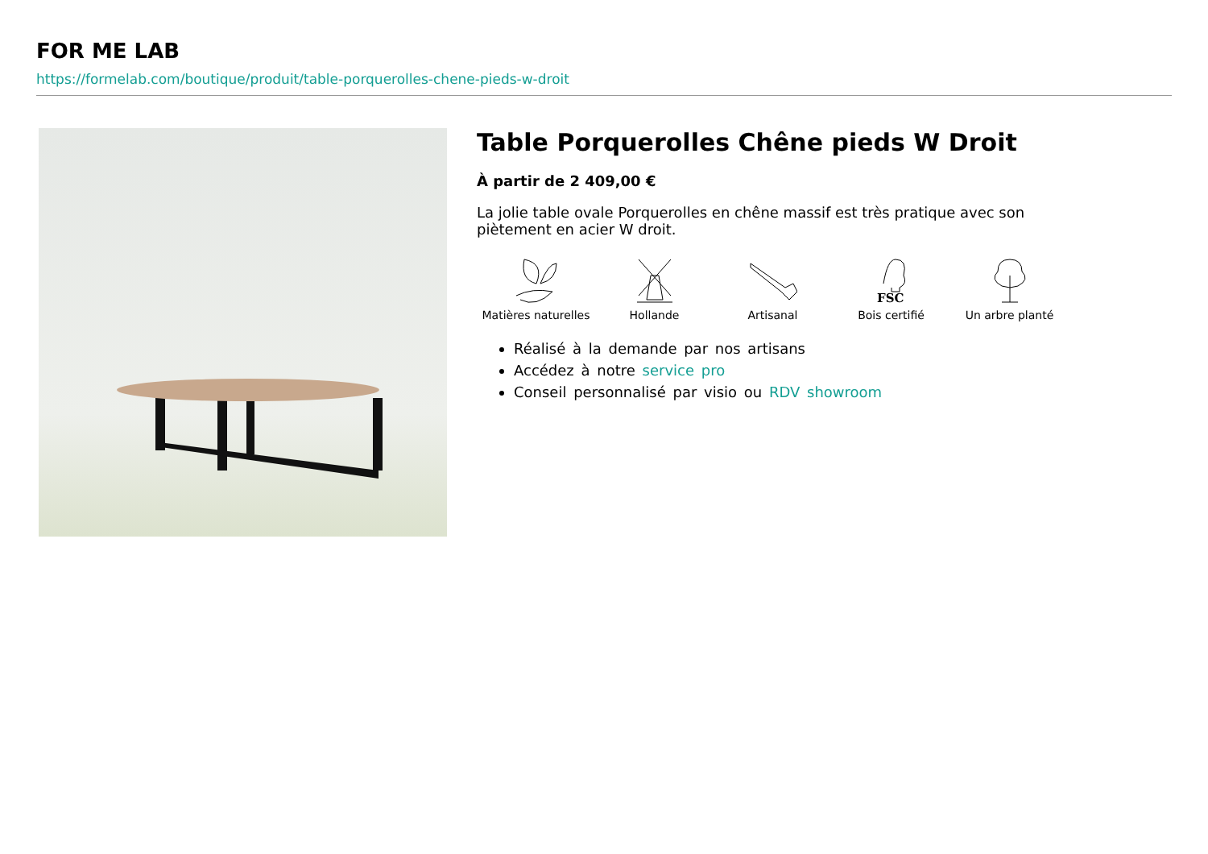FOR ME LAB
https://formelab.com/boutique/produit/table-porquerolles-chene-pieds-w-droit
Table Porquerolles Chêne pieds W Droit
À partir de 2 409,00 €
La jolie table ovale Porquerolles en chêne massif est très pratique avec son piètement en acier W droit.
Matières naturelles
Hollande Artisanal
FSC
Bois certifié
Un arbre planté
Réalisé à la demande par nos artisans
Accédez à notre service pro
Conseil personnalisé par visio ou RDV showroom